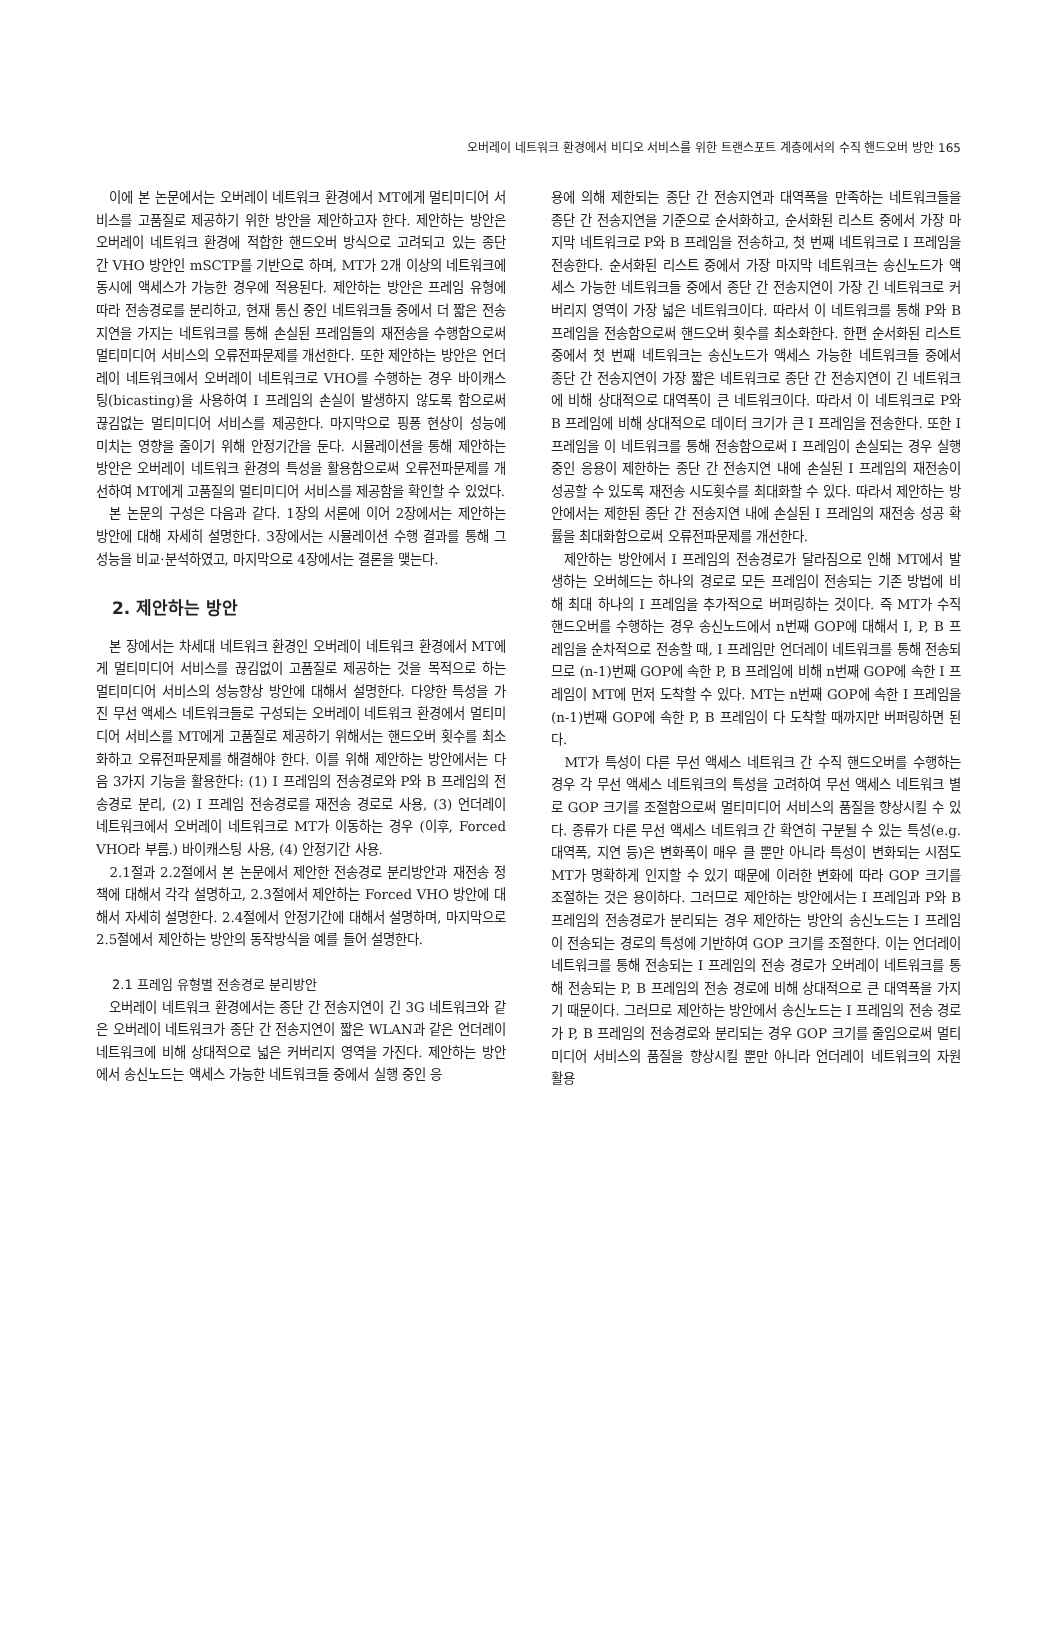오버레이 네트워크 환경에서 비디오 서비스를 위한 트랜스포트 계층에서의 수직 핸드오버 방안 165
이에 본 논문에서는 오버레이 네트워크 환경에서 MT에게 멀티미디어 서비스를 고품질로 제공하기 위한 방안을 제안하고자 한다. 제안하는 방안은 오버레이 네트워크 환경에 적합한 핸드오버 방식으로 고려되고 있는 종단 간 VHO 방안인 mSCTP를 기반으로 하며, MT가 2개 이상의 네트워크에 동시에 액세스가 가능한 경우에 적용된다. 제안하는 방안은 프레임 유형에 따라 전송경로를 분리하고, 현재 통신 중인 네트워크들 중에서 더 짧은 전송지연을 가지는 네트워크를 통해 손실된 프레임들의 재전송을 수행함으로써 멀티미디어 서비스의 오류전파문제를 개선한다. 또한 제안하는 방안은 언더레이 네트워크에서 오버레이 네트워크로 VHO를 수행하는 경우 바이캐스팅(bicasting)을 사용하여 I 프레임의 손실이 발생하지 않도록 함으로써 끊김없는 멀티미디어 서비스를 제공한다. 마지막으로 핑퐁 현상이 성능에 미치는 영향을 줄이기 위해 안정기간을 둔다. 시뮬레이션을 통해 제안하는 방안은 오버레이 네트워크 환경의 특성을 활용함으로써 오류전파문제를 개선하여 MT에게 고품질의 멀티미디어 서비스를 제공함을 확인할 수 있었다.
본 논문의 구성은 다음과 같다. 1장의 서론에 이어 2장에서는 제안하는 방안에 대해 자세히 설명한다. 3장에서는 시뮬레이션 수행 결과를 통해 그 성능을 비교·분석하였고, 마지막으로 4장에서는 결론을 맺는다.
2. 제안하는 방안
본 장에서는 차세대 네트워크 환경인 오버레이 네트워크 환경에서 MT에게 멀티미디어 서비스를 끊김없이 고품질로 제공하는 것을 목적으로 하는 멀티미디어 서비스의 성능향상 방안에 대해서 설명한다. 다양한 특성을 가진 무선 액세스 네트워크들로 구성되는 오버레이 네트워크 환경에서 멀티미디어 서비스를 MT에게 고품질로 제공하기 위해서는 핸드오버 횟수를 최소화하고 오류전파문제를 해결해야 한다. 이를 위해 제안하는 방안에서는 다음 3가지 기능을 활용한다: (1) I 프레임의 전송경로와 P와 B 프레임의 전송경로 분리, (2) I 프레임 전송경로를 재전송 경로로 사용, (3) 언더레이 네트워크에서 오버레이 네트워크로 MT가 이동하는 경우 (이후, Forced VHO라 부름.) 바이캐스팅 사용, (4) 안정기간 사용.
2.1절과 2.2절에서 본 논문에서 제안한 전송경로 분리방안과 재전송 정책에 대해서 각각 설명하고, 2.3절에서 제안하는 Forced VHO 방안에 대해서 자세히 설명한다. 2.4절에서 안정기간에 대해서 설명하며, 마지막으로 2.5절에서 제안하는 방안의 동작방식을 예를 들어 설명한다.
2.1 프레임 유형별 전송경로 분리방안
오버레이 네트워크 환경에서는 종단 간 전송지연이 긴 3G 네트워크와 같은 오버레이 네트워크가 종단 간 전송지연이 짧은 WLAN과 같은 언더레이 네트워크에 비해 상대적으로 넓은 커버리지 영역을 가진다. 제안하는 방안에서 송신노드는 액세스 가능한 네트워크들 중에서 실행 중인 응
용에 의해 제한되는 종단 간 전송지연과 대역폭을 만족하는 네트워크들을 종단 간 전송지연을 기준으로 순서화하고, 순서화된 리스트 중에서 가장 마지막 네트워크로 P와 B 프레임을 전송하고, 첫 번째 네트워크로 I 프레임을 전송한다. 순서화된 리스트 중에서 가장 마지막 네트워크는 송신노드가 액세스 가능한 네트워크들 중에서 종단 간 전송지연이 가장 긴 네트워크로 커버리지 영역이 가장 넓은 네트워크이다. 따라서 이 네트워크를 통해 P와 B프레임을 전송함으로써 핸드오버 횟수를 최소화한다. 한편 순서화된 리스트 중에서 첫 번째 네트워크는 송신노드가 액세스 가능한 네트워크들 중에서 종단 간 전송지연이 가장 짧은 네트워크로 종단 간 전송지연이 긴 네트워크에 비해 상대적으로 대역폭이 큰 네트워크이다. 따라서 이 네트워크로 P와 B 프레임에 비해 상대적으로 데이터 크기가 큰 I 프레임을 전송한다. 또한 I 프레임을 이 네트워크를 통해 전송함으로써 I 프레임이 손실되는 경우 실행 중인 응용이 제한하는 종단 간 전송지연 내에 손실된 I 프레임의 재전송이 성공할 수 있도록 재전송 시도횟수를 최대화할 수 있다. 따라서 제안하는 방안에서는 제한된 종단 간 전송지연 내에 손실된 I 프레임의 재전송 성공 확률을 최대화함으로써 오류전파문제를 개선한다.
제안하는 방안에서 I 프레임의 전송경로가 달라짐으로 인해 MT에서 발생하는 오버헤드는 하나의 경로로 모든 프레임이 전송되는 기존 방법에 비해 최대 하나의 I 프레임을 추가적으로 버퍼링하는 것이다. 즉 MT가 수직 핸드오버를 수행하는 경우 송신노드에서 n번째 GOP에 대해서 I, P, B 프레임을 순차적으로 전송할 때, I 프레임만 언더레이 네트워크를 통해 전송되므로 (n-1)번째 GOP에 속한 P, B 프레임에 비해 n번째 GOP에 속한 I 프레임이 MT에 먼저 도착할 수 있다. MT는 n번째 GOP에 속한 I 프레임을 (n-1)번째 GOP에 속한 P, B 프레임이 다 도착할 때까지만 버퍼링하면 된다.
MT가 특성이 다른 무선 액세스 네트워크 간 수직 핸드오버를 수행하는 경우 각 무선 액세스 네트워크의 특성을 고려하여 무선 액세스 네트워크 별로 GOP 크기를 조절함으로써 멀티미디어 서비스의 품질을 향상시킬 수 있다. 종류가 다른 무선 액세스 네트워크 간 확연히 구분될 수 있는 특성(e.g. 대역폭, 지연 등)은 변화폭이 매우 클 뿐만 아니라 특성이 변화되는 시점도 MT가 명확하게 인지할 수 있기 때문에 이러한 변화에 따라 GOP 크기를 조절하는 것은 용이하다. 그러므로 제안하는 방안에서는 I 프레임과 P와 B 프레임의 전송경로가 분리되는 경우 제안하는 방안의 송신노드는 I 프레임이 전송되는 경로의 특성에 기반하여 GOP 크기를 조절한다. 이는 언더레이 네트워크를 통해 전송되는 I 프레임의 전송 경로가 오버레이 네트워크를 통해 전송되는 P, B 프레임의 전송 경로에 비해 상대적으로 큰 대역폭을 가지기 때문이다. 그러므로 제안하는 방안에서 송신노드는 I 프레임의 전송 경로가 P, B 프레임의 전송경로와 분리되는 경우 GOP 크기를 줄임으로써 멀티미디어 서비스의 품질을 향상시킬 뿐만 아니라 언더레이 네트워크의 자원 활용